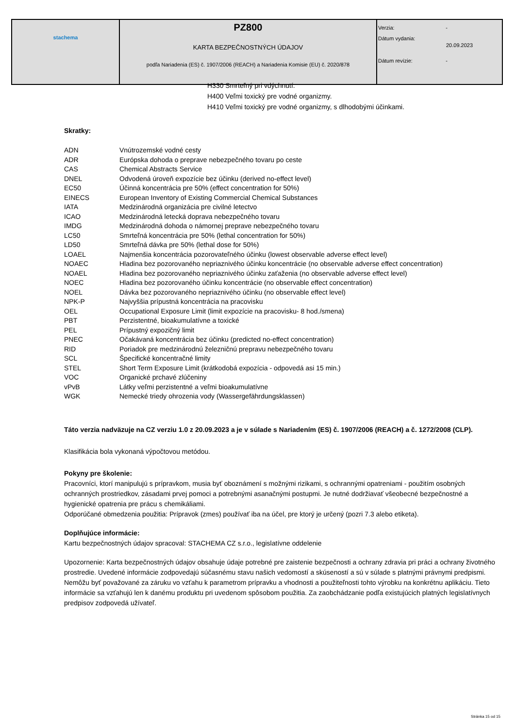| stachema | PZ800 KARTA BEZPEČNOSTNÝCH ÚDAJOV podľa Nariadenia (ES) č. 1907/2006 (REACH) a Nariadenia Komisie (EU) č. 2020/878 | Verzia: - Dátum vydania: 20.09.2023 Dátum revízie: - |
H330 Smrteľný pri vdýchnutí.
H400 Veľmi toxický pre vodné organizmy.
H410 Veľmi toxický pre vodné organizmy, s dlhodobými účinkami.
Skratky:
| ADN | Vnútrozemské vodné cesty |
| ADR | Európska dohoda o preprave nebezpečného tovaru po ceste |
| CAS | Chemical Abstracts Service |
| DNEL | Odvodená úroveň expozície bez účinku (derived no-effect level) |
| EC50 | Účinná koncentrácia pre 50% (effect concentration for 50%) |
| EINECS | European Inventory of Existing Commercial Chemical Substances |
| IATA | Medzinárodná organizácia pre civilné letectvo |
| ICAO | Medzinárodná letecká doprava nebezpečného tovaru |
| IMDG | Medzinárodná dohoda o námornej preprave nebezpečného tovaru |
| LC50 | Smrteľná koncentrácia pre 50% (lethal concentration for 50%) |
| LD50 | Smrteľná dávka pre 50% (lethal dose for 50%) |
| LOAEL | Najmenšia koncentrácia pozorovateľného účinku (lowest observable adverse effect level) |
| NOAEC | Hladina bez pozorovaného nepriaznivého účinku koncentrácie (no observable adverse effect concentration) |
| NOAEL | Hladina bez pozorovaného nepriaznivého účinku zaťaženia (no observable adverse effect level) |
| NOEC | Hladina bez pozorovaného účinku koncentrácie (no observable effect concentration) |
| NOEL | Dávka bez pozorovaného nepriaznivého účinku (no observable effect level) |
| NPK-P | Najvyššia prípustná koncentrácia na pracovisku |
| OEL | Occupational Exposure Limit (limit expozície na pracovisku- 8 hod./smena) |
| PBT | Perzistentné, bioakumulatívne a toxické |
| PEL | Prípustný expozičný limit |
| PNEC | Očakávaná koncentrácia bez účinku (predicted no-effect concentration) |
| RID | Poriadok pre medzinárodnú železničnú prepravu nebezpečného tovaru |
| SCL | Špecifické koncentračné limity |
| STEL | Short Term Exposure Limit (krátkodobá expozícia - odpovedá asi 15 min.) |
| VOC | Organické prchavé zlúčeniny |
| vPvB | Látky veľmi perzistentné a veľmi bioakumulatívne |
| WGK | Nemecké triedy ohrozenia vody (Wassergefährdungsklassen) |
Táto verzia nadväzuje na CZ verziu 1.0 z 20.09.2023 a je v súlade s Nariadením (ES) č. 1907/2006 (REACH) a č. 1272/2008 (CLP).
Klasifikácia bola vykonaná výpočtovou metódou.
Pokyny pre školenie:
Pracovníci, ktorí manipulujú s prípravkom, musia byť oboznámení s možnými rizikami, s ochrannými opatreniami - použitím osobných ochranných prostriedkov, zásadami prvej pomoci a potrebnými asanačnými postupmi. Je nutné dodržiavať všeobecné bezpečnostné a hygienické opatrenia pre prácu s chemikáliami.
Odporúčané obmedzenia použitia: Prípravok (zmes) používať iba na účel, pre ktorý je určený (pozri 7.3 alebo etiketa).
Doplňujúce informácie:
Kartu bezpečnostných údajov spracoval: STACHEMA CZ s.r.o., legislatívne oddelenie
Upozornenie: Karta bezpečnostných údajov obsahuje údaje potrebné pre zaistenie bezpečnosti a ochrany zdravia pri práci a ochrany životného prostredie. Uvedené informácie zodpovedajú súčasnému stavu našich vedomostí a skúseností a sú v súlade s platnými právnymi predpismi. Nemôžu byť považované za záruku vo vzťahu k parametrom prípravku a vhodnosti a použiteľnosti tohto výrobku na konkrétnu aplikáciu. Tieto informácie sa vzťahujú len k danému produktu pri uvedenom spôsobom použitia. Za zaobchádzanie podľa existujúcich platných legislatívnych predpisov zodpovedá užívateľ.
Stránka 15 od 15